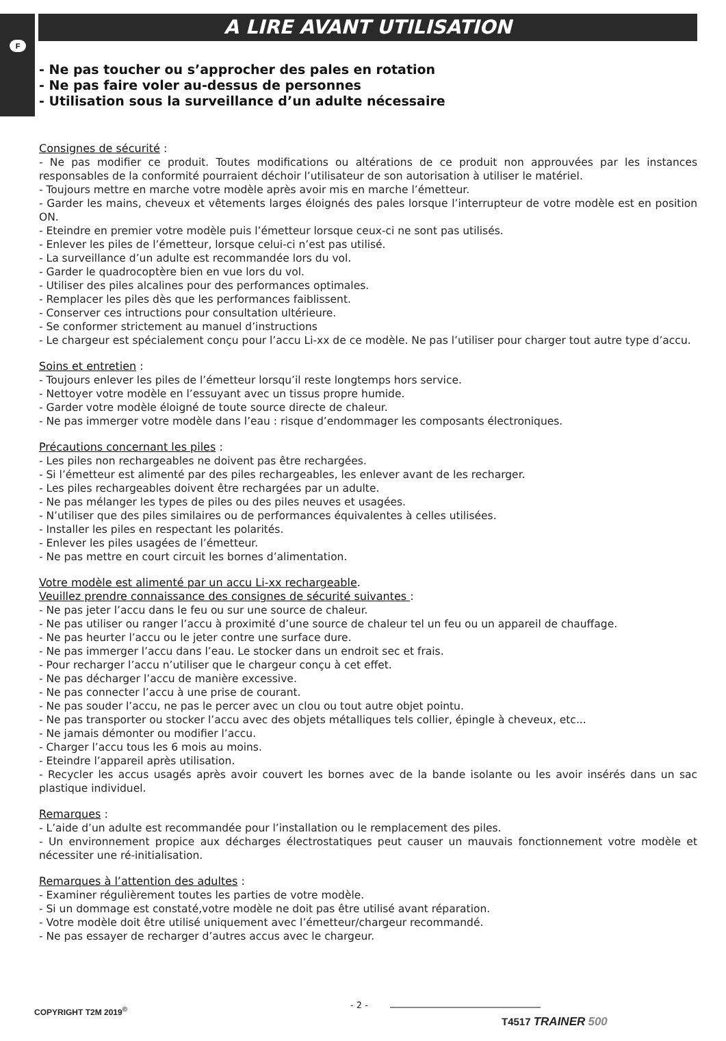F
A LIRE AVANT UTILISATION
- Ne pas toucher ou s’approcher des pales en rotation
- Ne pas faire voler au-dessus de personnes
- Utilisation sous la surveillance d’un adulte nécessaire
Consignes de sécurité :
- Ne pas modifier ce produit. Toutes modifications ou altérations de ce produit non approuvées par les instances responsables de la conformité pourraient déchoir l’utilisateur de son autorisation à utiliser le matériel.
- Toujours mettre en marche votre modèle après avoir mis en marche l’émetteur.
- Garder les mains, cheveux et vêtements larges éloignés des pales lorsque l’interrupteur de votre modèle est en position ON.
- Eteindre en premier votre modèle puis l’émetteur lorsque ceux-ci ne sont pas utilisés.
- Enlever les piles de l’émetteur, lorsque celui-ci n’est pas utilisé.
- La surveillance d’un adulte est recommandée lors du vol.
- Garder le quadrocoptère bien en vue lors du vol.
- Utiliser des piles alcalines pour des performances optimales.
- Remplacer les piles dès que les performances faiblissent.
- Conserver ces intructions pour consultation ultérieure.
- Se conformer strictement au manuel d’instructions
- Le chargeur est spécialement conçu pour l’accu Li-xx de ce modèle. Ne pas l’utiliser pour charger tout autre type d’accu.
Soins et entretien :
- Toujours enlever les piles de l’émetteur lorsqu’il reste longtemps hors service.
- Nettoyer votre modèle en l’essuyant avec un tissus propre humide.
- Garder votre modèle éloigné de toute source directe de chaleur.
- Ne pas immerger votre modèle dans l’eau : risque d’endommager les composants électroniques.
Précautions concernant les piles :
- Les piles non rechargeables ne doivent pas être rechargées.
- Si l’émetteur est alimenté par des piles rechargeables, les enlever avant de les recharger.
- Les piles rechargeables doivent être rechargées par un adulte.
- Ne pas mélanger les types de piles ou des piles neuves et usagées.
- N’utiliser que des piles similaires ou de performances équivalentes à celles utilisées.
- Installer les piles en respectant les polarités.
- Enlever les piles usagées de l’émetteur.
- Ne pas mettre en court circuit les bornes d’alimentation.
Votre modèle est alimenté par un accu Li-xx rechargeable.
Veuillez prendre connaissance des consignes de sécurité suivantes :
- Ne pas jeter l’accu dans le feu ou sur une source de chaleur.
- Ne pas utiliser ou ranger l’accu à proximité d’une source de chaleur tel un feu ou un appareil de chauffage.
- Ne pas heurter l’accu ou le jeter contre une surface dure.
- Ne pas immerger l’accu dans l’eau. Le stocker dans un endroit sec et frais.
- Pour recharger l’accu n’utiliser que le chargeur conçu à cet effet.
- Ne pas décharger l’accu de manière excessive.
- Ne pas connecter l’accu à une prise de courant.
- Ne pas souder l’accu, ne pas le percer avec un clou ou tout autre objet pointu.
- Ne pas transporter ou stocker l’accu avec des objets métalliques tels collier, épingle à cheveux, etc...
- Ne jamais démonter ou modifier l’accu.
- Charger l’accu tous les 6 mois au moins.
- Eteindre l’appareil après utilisation.
- Recycler les accus usagés après avoir couvert les bornes avec de la bande isolante ou les avoir insérés dans un sac plastique individuel.
Remarques :
- L’aide d’un adulte est recommandée pour l’installation ou le remplacement des piles.
- Un environnement propice aux décharges électrostatiques peut causer un mauvais fonctionnement votre modèle et nécessiter une ré-initialisation.
Remarques à l’attention des adultes :
- Examiner régulièrement toutes les parties de votre modèle.
- Si un dommage est constaté,votre modèle ne doit pas être utilisé avant réparation.
- Votre modèle doit être utilisé uniquement avec l’émetteur/chargeur recommandé.
- Ne pas essayer de recharger d’autres accus avec le chargeur.
COPYRIGHT T2M 2019<sup>©</sup> - 2 -
T4517 TRAINER 500